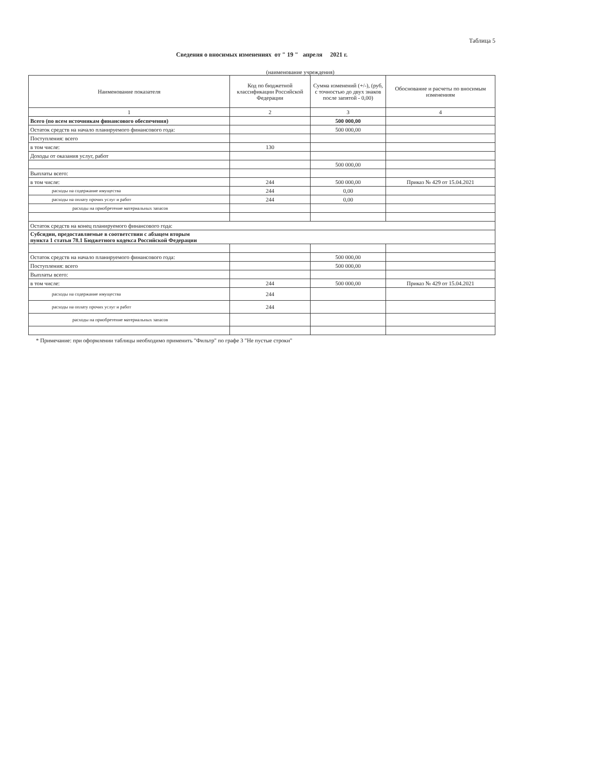Таблица 5
Сведения о вносимых изменениях от " 19 " апреля 2021 г.
(наименование учреждения)
| Наименование показателя | Код по бюджетной классификации Российской Федерации | Сумма изменений (+/-), (руб, с точностью до двух знаков после запятой - 0,00) | Обоснование и расчеты по вносимым изменениям |
| --- | --- | --- | --- |
| 1 | 2 | 3 | 4 |
| Всего (по всем источникам финансового обеспечения) | | 500 000,00 | |
| Остаток средств на начало планируемого финансового года: | | 500 000,00 | |
| Поступления: всего | | | |
| в том числе: | 130 | | |
| Доходы от оказания услуг, работ | | | |
| | | 500 000,00 | |
| Выплаты всего: | | | |
| в том числе: | 244 | 500 000,00 | Приказ № 429 от 15.04.2021 |
| расходы на содержание имущества | 244 | 0,00 | |
| расходы на оплату прочих услуг и работ | 244 | 0,00 | |
| расходы на приобретение материальных запасов | | | |
| Остаток средств на конец планируемого финансового года: | | | |
| Субсидии, предоставляемые в соответствии с абзацем вторым пункта 1 статьи 78.1 Бюджетного кодекса Российской Федерации | | | |
| Остаток средств на начало планируемого финансового года: | | 500 000,00 | |
| Поступления: всего | | 500 000,00 | |
| Выплаты всего: | | | |
| в том числе: | 244 | 500 000,00 | Приказ № 429 от 15.04.2021 |
| расходы на содержание имущества | 244 | | |
| расходы на оплату прочих услуг и работ | 244 | | |
| расходы на приобретение материальных запасов | | | |
* Примечание: при оформлении таблицы необходимо применить "Фильтр" по графе 3 "Не пустые строки"